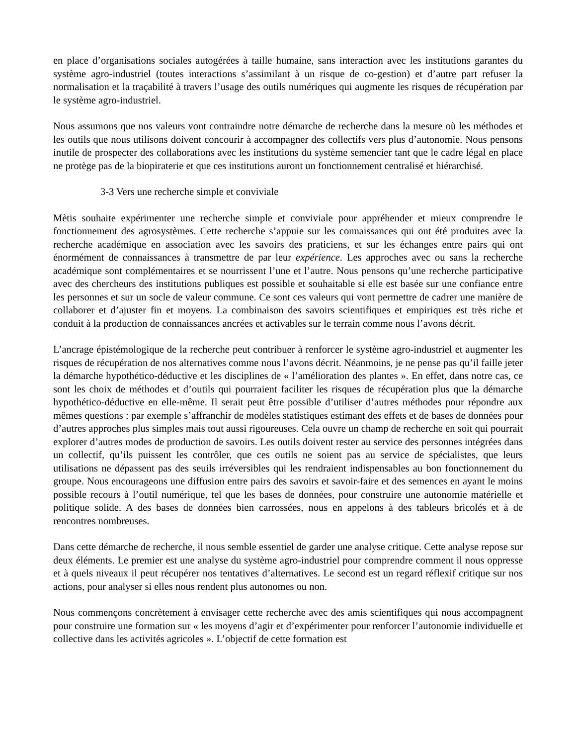en place d’organisations sociales autogérées à taille humaine, sans interaction avec les institutions garantes du système agro-industriel (toutes interactions s’assimilant à un risque de co-gestion) et d’autre part refuser la normalisation et la traçabilité à travers l’usage des outils numériques qui augmente les risques de récupération par le système agro-industriel.
Nous assumons que nos valeurs vont contraindre notre démarche de recherche dans la mesure où les méthodes et les outils que nous utilisons doivent concourir à accompagner des collectifs vers plus d’autonomie. Nous pensons inutile de prospecter des collaborations avec les institutions du système semencier tant que le cadre légal en place ne protège pas de la biopiraterie et que ces institutions auront un fonctionnement centralisé et hiérarchisé.
3-3 Vers une recherche simple et conviviale
Mètis souhaite expérimenter une recherche simple et conviviale pour appréhender et mieux comprendre le fonctionnement des agrosystèmes. Cette recherche s’appuie sur les connaissances qui ont été produites avec la recherche académique en association avec les savoirs des praticiens, et sur les échanges entre pairs qui ont énormément de connaissances à transmettre de par leur expérience. Les approches avec ou sans la recherche académique sont complémentaires et se nourrissent l’une et l’autre. Nous pensons qu’une recherche participative avec des chercheurs des institutions publiques est possible et souhaitable si elle est basée sur une confiance entre les personnes et sur un socle de valeur commune. Ce sont ces valeurs qui vont permettre de cadrer une manière de collaborer et d’ajuster fin et moyens. La combinaison des savoirs scientifiques et empiriques est très riche et conduit à la production de connaissances ancrées et activables sur le terrain comme nous l’avons décrit.
L’ancrage épistémologique de la recherche peut contribuer à renforcer le système agro-industriel et augmenter les risques de récupération de nos alternatives comme nous l’avons décrit. Néanmoins, je ne pense pas qu’il faille jeter la démarche hypothético-déductive et les disciplines de « l’amélioration des plantes ». En effet, dans notre cas, ce sont les choix de méthodes et d’outils qui pourraient faciliter les risques de récupération plus que la démarche hypothético-déductive en elle-même. Il serait peut être possible d’utiliser d’autres méthodes pour répondre aux mêmes questions : par exemple s’affranchir de modèles statistiques estimant des effets et de bases de données pour d’autres approches plus simples mais tout aussi rigoureuses. Cela ouvre un champ de recherche en soit qui pourrait explorer d’autres modes de production de savoirs. Les outils doivent rester au service des personnes intégrées dans un collectif, qu’ils puissent les contrôler, que ces outils ne soient pas au service de spécialistes, que leurs utilisations ne dépassent pas des seuils irréversibles qui les rendraient indispensables au bon fonctionnement du groupe. Nous encourageons une diffusion entre pairs des savoirs et savoir-faire et des semences en ayant le moins possible recours à l’outil numérique, tel que les bases de données, pour construire une autonomie matérielle et politique solide. A des bases de données bien carrossées, nous en appelons à des tableurs bricolés et à de rencontres nombreuses.
Dans cette démarche de recherche, il nous semble essentiel de garder une analyse critique. Cette analyse repose sur deux éléments. Le premier est une analyse du système agro-industriel pour comprendre comment il nous oppresse et à quels niveaux il peut récupérer nos tentatives d’alternatives. Le second est un regard réflexif critique sur nos actions, pour analyser si elles nous rendent plus autonomes ou non.
Nous commençons concrètement à envisager cette recherche avec des amis scientifiques qui nous accompagnent pour construire une formation sur « les moyens d’agir et d’expérimenter pour renforcer l’autonomie individuelle et collective dans les activités agricoles ». L’objectif de cette formation est